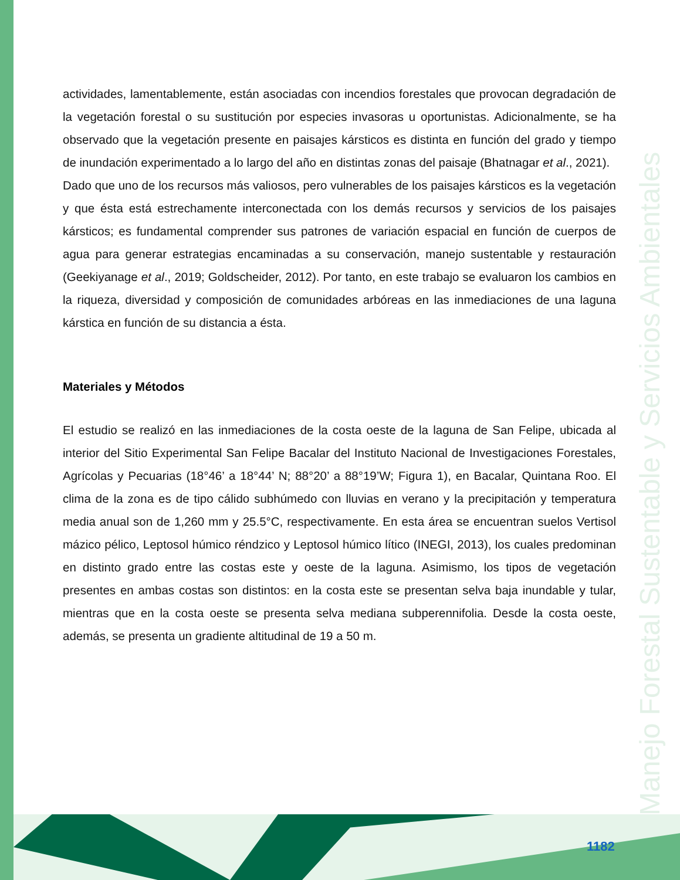Manejo Forestal Sustentable y Servicios Ambientales
actividades, lamentablemente, están asociadas con incendios forestales que provocan degradación de la vegetación forestal o su sustitución por especies invasoras u oportunistas. Adicionalmente, se ha observado que la vegetación presente en paisajes kársticos es distinta en función del grado y tiempo de inundación experimentado a lo largo del año en distintas zonas del paisaje (Bhatnagar et al., 2021).
Dado que uno de los recursos más valiosos, pero vulnerables de los paisajes kársticos es la vegetación y que ésta está estrechamente interconectada con los demás recursos y servicios de los paisajes kársticos; es fundamental comprender sus patrones de variación espacial en función de cuerpos de agua para generar estrategias encaminadas a su conservación, manejo sustentable y restauración (Geekiyanage et al., 2019; Goldscheider, 2012). Por tanto, en este trabajo se evaluaron los cambios en la riqueza, diversidad y composición de comunidades arbóreas en las inmediaciones de una laguna kárstica en función de su distancia a ésta.
Materiales y Métodos
El estudio se realizó en las inmediaciones de la costa oeste de la laguna de San Felipe, ubicada al interior del Sitio Experimental San Felipe Bacalar del Instituto Nacional de Investigaciones Forestales, Agrícolas y Pecuarias (18°46’ a 18°44’ N; 88°20’ a 88°19’W; Figura 1), en Bacalar, Quintana Roo. El clima de la zona es de tipo cálido subhúmedo con lluvias en verano y la precipitación y temperatura media anual son de 1,260 mm y 25.5°C, respectivamente. En esta área se encuentran suelos Vertisol mázico pélico, Leptosol húmico réndzico y Leptosol húmico lítico (INEGI, 2013), los cuales predominan en distinto grado entre las costas este y oeste de la laguna. Asimismo, los tipos de vegetación presentes en ambas costas son distintos: en la costa este se presentan selva baja inundable y tular, mientras que en la costa oeste se presenta selva mediana subperennifolia. Desde la costa oeste, además, se presenta un gradiente altitudinal de 19 a 50 m.
1182